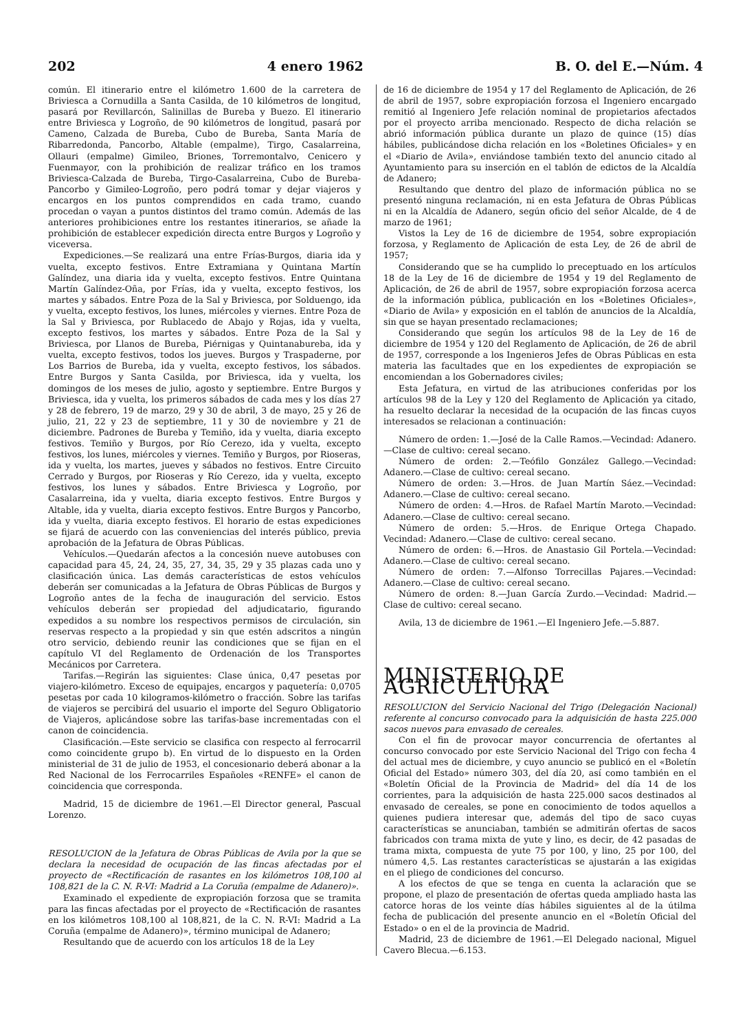202 4 enero 1962 B. O. del E.—Núm. 4
común. El itinerario entre el kilómetro 1.600 de la carretera de Briviesca a Cornudilla a Santa Casilda, de 10 kilómetros de longitud, pasará por Revillarcón, Salinillas de Bureba y Buezo. El itinerario entre Briviesca y Logroño, de 90 kilómetros de longitud, pasará por Cameno, Calzada de Bureba, Cubo de Bureba, Santa María de Ribarredonda, Pancorbo, Altable (empalme), Tirgo, Casalarreina, Ollauri (empalme) Gimileo, Briones, Torremontalvo, Cenicero y Fuenmayor, con la prohibición de realizar tráfico en los tramos Briviesca-Calzada de Bureba, Tirgo-Casalarreina, Cubo de Bureba-Pancorbo y Gimileo-Logroño, pero podrá tomar y dejar viajeros y encargos en los puntos comprendidos en cada tramo, cuando procedan o vayan a puntos distintos del tramo común. Además de las anteriores prohibiciones entre los restantes itinerarios, se añade la prohibición de establecer expedición directa entre Burgos y Logroño y viceversa.
Expediciones.—Se realizará una entre Frías-Burgos, diaria ida y vuelta, excepto festivos. Entre Extramiana y Quintana Martín Galíndez, una diaria ida y vuelta, excepto festivos. Entre Quintana Martín Galíndez-Oña, por Frías, ida y vuelta, excepto festivos, los martes y sábados. Entre Poza de la Sal y Briviesca, por Solduengo, ida y vuelta, excepto festivos, los lunes, miércoles y viernes. Entre Poza de la Sal y Briviesca, por Rublacedo de Abajo y Rojas, ida y vuelta, excepto festivos, los martes y sábados. Entre Poza de la Sal y Briviesca, por Llanos de Bureba, Piérnigas y Quintanabureba, ida y vuelta, excepto festivos, todos los jueves. Burgos y Traspaderne, por Los Barrios de Bureba, ida y vuelta, excepto festivos, los sábados. Entre Burgos y Santa Casilda, por Briviesca, ida y vuelta, los domingos de los meses de julio, agosto y septiembre. Entre Burgos y Briviesca, ida y vuelta, los primeros sábados de cada mes y los días 27 y 28 de febrero, 19 de marzo, 29 y 30 de abril, 3 de mayo, 25 y 26 de julio, 21, 22 y 23 de septiembre, 11 y 30 de noviembre y 21 de diciembre. Padrones de Bureba y Temiño, ida y vuelta, diaria excepto festivos. Temiño y Burgos, por Río Cerezo, ida y vuelta, excepto festivos, los lunes, miércoles y viernes. Temiño y Burgos, por Rioseras, ida y vuelta, los martes, jueves y sábados no festivos. Entre Circuito Cerrado y Burgos, por Rioseras y Río Cerezo, ida y vuelta, excepto festivos, los lunes y sábados. Entre Briviesca y Logroño, por Casalarreina, ida y vuelta, diaria excepto festivos. Entre Burgos y Altable, ida y vuelta, diaria excepto festivos. Entre Burgos y Pancorbo, ida y vuelta, diaria excepto festivos. El horario de estas expediciones se fijará de acuerdo con las conveniencias del interés público, previa aprobación de la Jefatura de Obras Públicas.
Vehículos.—Quedarán afectos a la concesión nueve autobuses con capacidad para 45, 24, 24, 35, 27, 34, 35, 29 y 35 plazas cada uno y clasificación única. Las demás características de estos vehículos deberán ser comunicadas a la Jefatura de Obras Públicas de Burgos y Logroño antes de la fecha de inauguración del servicio. Estos vehículos deberán ser propiedad del adjudicatario, figurando expedidos a su nombre los respectivos permisos de circulación, sin reservas respecto a la propiedad y sin que estén adscritos a ningún otro servicio, debiendo reunir las condiciones que se fijan en el capítulo VI del Reglamento de Ordenación de los Transportes Mecánicos por Carretera.
Tarifas.—Regirán las siguientes: Clase única, 0,47 pesetas por viajero-kilómetro. Exceso de equipajes, encargos y paquetería: 0,0705 pesetas por cada 10 kilogramos-kilómetro o fracción. Sobre las tarifas de viajeros se percibirá del usuario el importe del Seguro Obligatorio de Viajeros, aplicándose sobre las tarifas-base incrementadas con el canon de coincidencia.
Clasificación.—Este servicio se clasifica con respecto al ferrocarril como coincidente grupo b). En virtud de lo dispuesto en la Orden ministerial de 31 de julio de 1953, el concesionario deberá abonar a la Red Nacional de los Ferrocarriles Españoles «RENFE» el canon de coincidencia que corresponda.
Madrid, 15 de diciembre de 1961.—El Director general, Pascual Lorenzo.
RESOLUCION de la Jefatura de Obras Públicas de Avila por la que se declara la necesidad de ocupación de las fincas afectadas por el proyecto de «Rectificación de rasantes en los kilómetros 108,100 al 108,821 de la C. N. R-VI: Madrid a La Coruña (empalme de Adanero)».
Examinado el expediente de expropiación forzosa que se tramita para las fincas afectadas por el proyecto de «Rectificación de rasantes en los kilómetros 108,100 al 108,821, de la C. N. R-VI: Madrid a La Coruña (empalme de Adanero)», término municipal de Adanero;
Resultando que de acuerdo con los artículos 18 de la Ley
de 16 de diciembre de 1954 y 17 del Reglamento de Aplicación, de 26 de abril de 1957, sobre expropiación forzosa el Ingeniero encargado remitió al Ingeniero Jefe relación nominal de propietarios afectados por el proyecto arriba mencionado. Respecto de dicha relación se abrió información pública durante un plazo de quince (15) días hábiles, publicándose dicha relación en los «Boletines Oficiales» y en el «Diario de Avila», enviándose también texto del anuncio citado al Ayuntamiento para su inserción en el tablón de edictos de la Alcaldía de Adanero;
Resultando que dentro del plazo de información pública no se presentó ninguna reclamación, ni en esta Jefatura de Obras Públicas ni en la Alcaldía de Adanero, según oficio del señor Alcalde, de 4 de marzo de 1961;
Vistos la Ley de 16 de diciembre de 1954, sobre expropiación forzosa, y Reglamento de Aplicación de esta Ley, de 26 de abril de 1957;
Considerando que se ha cumplido lo preceptuado en los artículos 18 de la Ley de 16 de diciembre de 1954 y 19 del Reglamento de Aplicación, de 26 de abril de 1957, sobre expropiación forzosa acerca de la información pública, publicación en los «Boletines Oficiales», «Diario de Avila» y exposición en el tablón de anuncios de la Alcaldía, sin que se hayan presentado reclamaciones;
Considerando que según los artículos 98 de la Ley de 16 de diciembre de 1954 y 120 del Reglamento de Aplicación, de 26 de abril de 1957, corresponde a los Ingenieros Jefes de Obras Públicas en esta materia las facultades que en los expedientes de expropiación se encomiendan a los Gobernadores civiles;
Esta Jefatura, en virtud de las atribuciones conferidas por los artículos 98 de la Ley y 120 del Reglamento de Aplicación ya citado, ha resuelto declarar la necesidad de la ocupación de las fincas cuyos interesados se relacionan a continuación:
Número de orden: 1.—José de la Calle Ramos.—Vecindad: Adanero.—Clase de cultivo: cereal secano.
Número de orden: 2.—Teófilo González Gallego.—Vecindad: Adanero.—Clase de cultivo: cereal secano.
Número de orden: 3.—Hros. de Juan Martín Sáez.—Vecindad: Adanero.—Clase de cultivo: cereal secano.
Número de orden: 4.—Hros. de Rafael Martín Maroto.—Vecindad: Adanero.—Clase de cultivo: cereal secano.
Número de orden: 5.—Hros. de Enrique Ortega Chapado. Vecindad: Adanero.—Clase de cultivo: cereal secano.
Número de orden: 6.—Hros. de Anastasio Gil Portela.—Vecindad: Adanero.—Clase de cultivo: cereal secano.
Número de orden: 7.—Alfonso Torrecillas Pajares.—Vecindad: Adanero.—Clase de cultivo: cereal secano.
Número de orden: 8.—Juan García Zurdo.—Vecindad: Madrid.—Clase de cultivo: cereal secano.
Avila, 13 de diciembre de 1961.—El Ingeniero Jefe.—5.887.
MINISTERIO DE AGRICULTURA
RESOLUCION del Servicio Nacional del Trigo (Delegación Nacional) referente al concurso convocado para la adquisición de hasta 225.000 sacos nuevos para envasado de cereales.
Con el fin de provocar mayor concurrencia de ofertantes al concurso convocado por este Servicio Nacional del Trigo con fecha 4 del actual mes de diciembre, y cuyo anuncio se publicó en el «Boletín Oficial del Estado» número 303, del día 20, así como también en el «Boletín Oficial de la Provincia de Madrid» del día 14 de los corrientes, para la adquisición de hasta 225.000 sacos destinados al envasado de cereales, se pone en conocimiento de todos aquellos a quienes pudiera interesar que, además del tipo de saco cuyas características se anunciaban, también se admitirán ofertas de sacos fabricados con trama mixta de yute y lino, es decir, de 42 pasadas de trama mixta, compuesta de yute 75 por 100, y lino, 25 por 100, del número 4,5. Las restantes características se ajustarán a las exigidas en el pliego de condiciones del concurso.
A los efectos de que se tenga en cuenta la aclaración que se propone, el plazo de presentación de ofertas queda ampliado hasta las catorce horas de los veinte días hábiles siguientes al de la útilma fecha de publicación del presente anuncio en el «Boletín Oficial del Estado» o en el de la provincia de Madrid.
Madrid, 23 de diciembre de 1961.—El Delegado nacional, Miguel Cavero Blecua.—6.153.